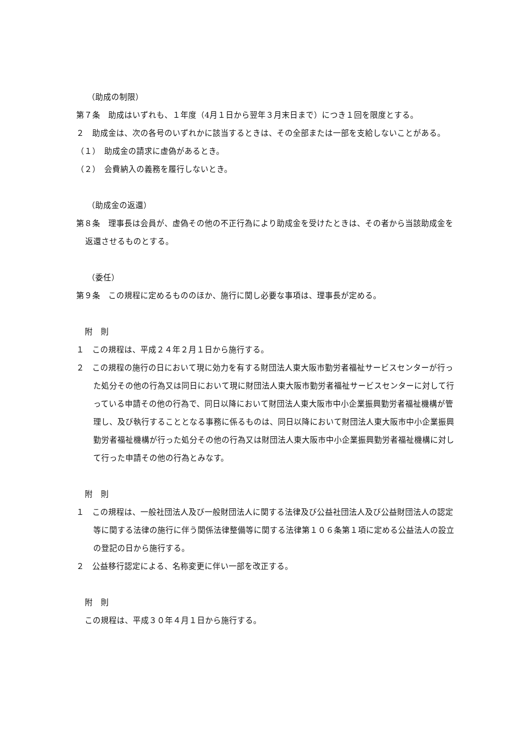（助成の制限）
第７条　助成はいずれも、１年度（4月１日から翌年３月末日まで）につき１回を限度とする。
２　助成金は、次の各号のいずれかに該当するときは、その全部または一部を支給しないことがある。
（１）　助成金の請求に虚偽があるとき。
（２）　会費納入の義務を履行しないとき。
（助成金の返還）
第８条　理事長は会員が、虚偽その他の不正行為により助成金を受けたときは、その者から当該助成金を返還させるものとする。
（委任）
第９条　この規程に定めるもののほか、施行に関し必要な事項は、理事長が定める。
附　則
１　この規程は、平成２４年２月１日から施行する。
２　この規程の施行の日において現に効力を有する財団法人東大阪市勤労者福祉サービスセンターが行った処分その他の行為又は同日において現に財団法人東大阪市勤労者福祉サービスセンターに対して行っている申請その他の行為で、同日以降において財団法人東大阪市中小企業振興勤労者福祉機構が管理し、及び執行することとなる事務に係るものは、同日以降において財団法人東大阪市中小企業振興勤労者福祉機構が行った処分その他の行為又は財団法人東大阪市中小企業振興勤労者福祉機構に対して行った申請その他の行為とみなす。
附　則
１　この規程は、一般社団法人及び一般財団法人に関する法律及び公益社団法人及び公益財団法人の認定等に関する法律の施行に伴う関係法律整備等に関する法律第１０６条第１項に定める公益法人の設立の登記の日から施行する。
２　公益移行認定による、名称変更に伴い一部を改正する。
附　則
この規程は、平成３０年４月１日から施行する。